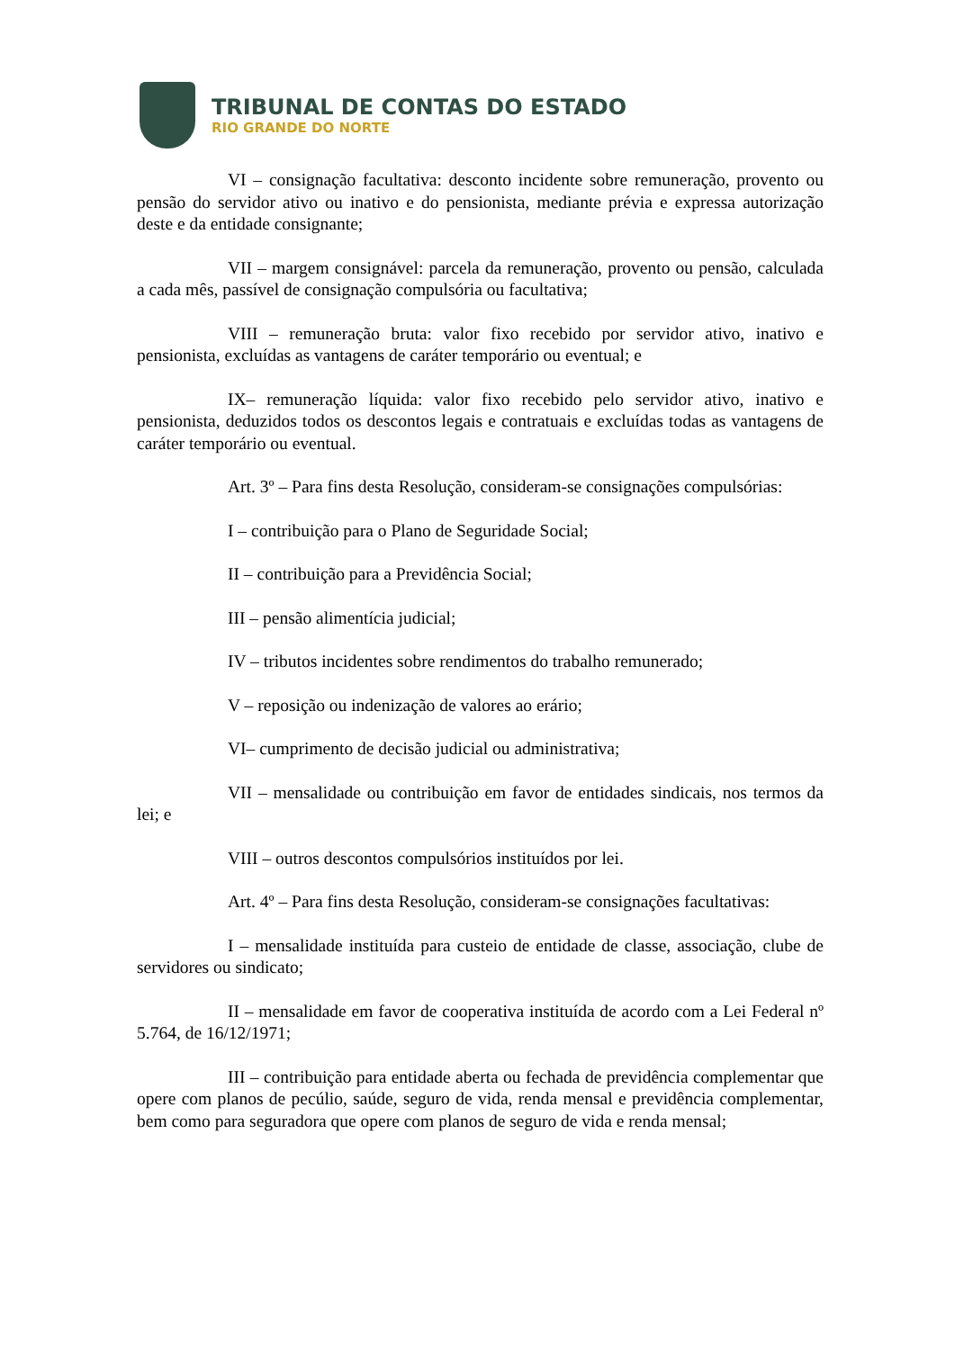TRIBUNAL DE CONTAS DO ESTADO
RIO GRANDE DO NORTE
VI – consignação facultativa: desconto incidente sobre remuneração, provento ou pensão do servidor ativo ou inativo e do pensionista, mediante prévia e expressa autorização deste e da entidade consignante;
VII – margem consignável: parcela da remuneração, provento ou pensão, calculada a cada mês, passível de consignação compulsória ou facultativa;
VIII – remuneração bruta: valor fixo recebido por servidor ativo, inativo e pensionista, excluídas as vantagens de caráter temporário ou eventual; e
IX– remuneração líquida: valor fixo recebido pelo servidor ativo, inativo e pensionista, deduzidos todos os descontos legais e contratuais e excluídas todas as vantagens de caráter temporário ou eventual.
Art. 3º – Para fins desta Resolução, consideram-se consignações compulsórias:
I – contribuição para o Plano de Seguridade Social;
II – contribuição para a Previdência Social;
III – pensão alimentícia judicial;
IV – tributos incidentes sobre rendimentos do trabalho remunerado;
V – reposição ou indenização de valores ao erário;
VI– cumprimento de decisão judicial ou administrativa;
VII – mensalidade ou contribuição em favor de entidades sindicais, nos termos da lei; e
VIII – outros descontos compulsórios instituídos por lei.
Art. 4º – Para fins desta Resolução, consideram-se consignações facultativas:
I – mensalidade instituída para custeio de entidade de classe, associação, clube de servidores ou sindicato;
II – mensalidade em favor de cooperativa instituída de acordo com a Lei Federal nº 5.764, de 16/12/1971;
III – contribuição para entidade aberta ou fechada de previdência complementar que opere com planos de pecúlio, saúde, seguro de vida, renda mensal e previdência complementar, bem como para seguradora que opere com planos de seguro de vida e renda mensal;